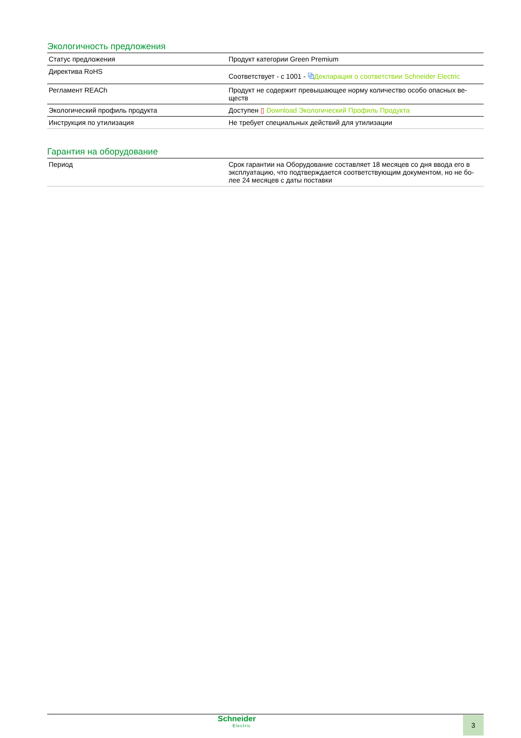Экологичность предложения
| Статус предложения | Продукт категории Green Premium |
| Директива RoHS | Соответствует - с 1001 - ⧉ Декларация о соответствии Schneider Electric |
| Регламент REACh | Продукт не содержит превышающее норму количество особо опасных ве-ществ |
| Экологический профиль продукта | Доступен ▯ Download Экологический Профиль Продукта |
| Инструкция по утилизация | Не требует специальных действий для утилизации |
Гарантия на оборудование
| Период | Срок гарантии на Оборудование составляет 18 месяцев со дня ввода его в эксплуатацию, что подтверждается соответствующим документом, но не бо-лее 24 месяцев с даты поставки |
Schneider
Electric
3